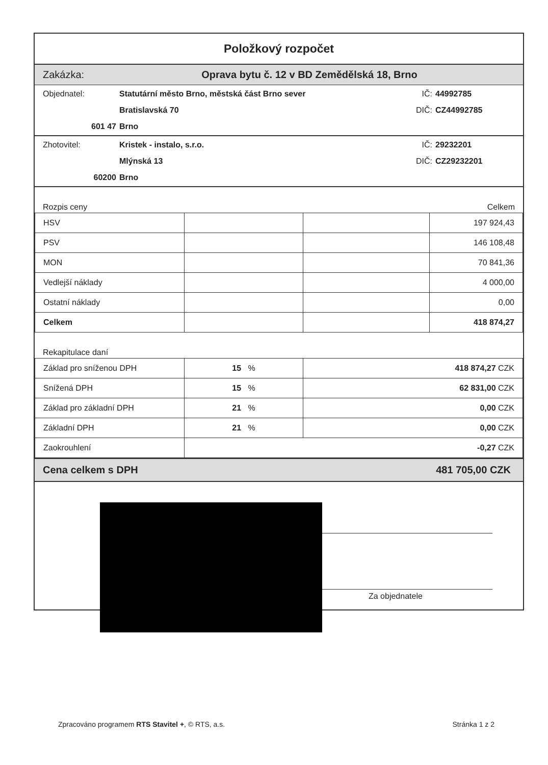Položkový rozpočet
Zakázka: Oprava bytu č. 12 v BD Zemědělská 18, Brno
Objednatel: Statutární město Brno, městská část Brno sever IČ: 44992785 Bratislavská 70 DIČ: CZ44992785 601 47 Brno
Zhotovitel: Kristek - instalo, s.r.o. IČ: 29232201 Mlýnská 13 DIČ: CZ29232201 60200 Brno
Rozpis ceny Celkem
| HSV | | | 197 924,43 |
| PSV | | | 146 108,48 |
| MON | | | 70 841,36 |
| Vedlejší náklady | | | 4 000,00 |
| Ostatní náklady | | | 0,00 |
| Celkem | | | 418 874,27 |
Rekapitulace daní
| Základ pro sníženou DPH | 15 % | 418 874,27 CZK |
| Snížená DPH | 15 % | 62 831,00 CZK |
| Základ pro základní DPH | 21 % | 0,00 CZK |
| Základní DPH | 21 % | 0,00 CZK |
| Zaokrouhlení | -0,27 CZK | |
Cena celkem s DPH 481 705,00 CZK
Za objednatele
Zpracováno programem RTS Stavitel +, © RTS, a.s. Stránka 1 z 2